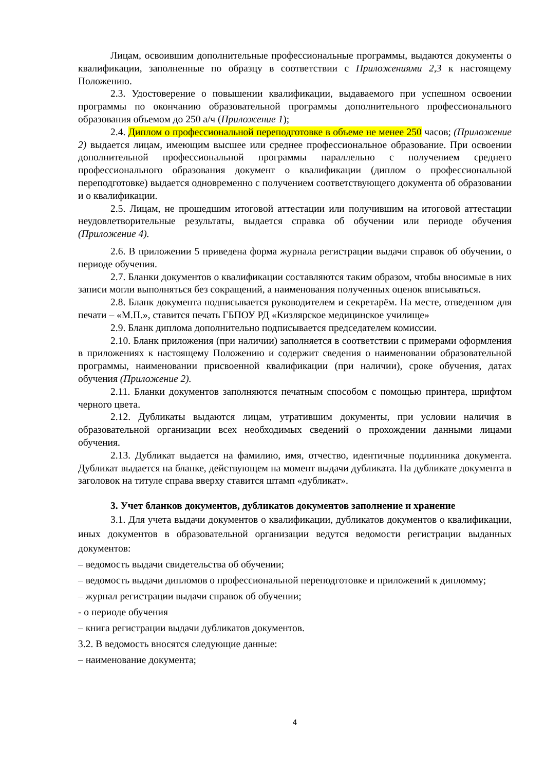Лицам, освоившим дополнительные профессиональные программы, выдаются документы о квалификации, заполненные по образцу в соответствии с Приложениями 2,3 к настоящему Положению.
2.3. Удостоверение о повышении квалификации, выдаваемого при успешном освоении программы по окончанию образовательной программы дополнительного профессионального образования объемом до 250 а/ч (Приложение 1);
2.4. Диплом о профессиональной переподготовке в объеме не менее 250 часов; (Приложение 2) выдается лицам, имеющим высшее или среднее профессиональное образование. При освоении дополнительной профессиональной программы параллельно с получением среднего профессионального образования документ о квалификации (диплом о профессиональной переподготовке) выдается одновременно с получением соответствующего документа об образовании и о квалификации.
2.5. Лицам, не прошедшим итоговой аттестации или получившим на итоговой аттестации неудовлетворительные результаты, выдается справка об обучении или периоде обучения (Приложение 4).
2.6. В приложении 5 приведена форма журнала регистрации выдачи справок об обучении, о периоде обучения.
2.7. Бланки документов о квалификации составляются таким образом, чтобы вносимые в них записи могли выполняться без сокращений, а наименования полученных оценок вписываться.
2.8. Бланк документа подписывается руководителем и секретарём. На месте, отведенном для печати – «М.П.», ставится печать ГБПОУ РД «Кизлярское медицинское училище»
2.9. Бланк диплома дополнительно подписывается председателем комиссии.
2.10. Бланк приложения (при наличии) заполняется в соответствии с примерами оформления в приложениях к настоящему Положению и содержит сведения о наименовании образовательной программы, наименовании присвоенной квалификации (при наличии), сроке обучения, датах обучения (Приложение 2).
2.11. Бланки документов заполняются печатным способом с помощью принтера, шрифтом черного цвета.
2.12. Дубликаты выдаются лицам, утратившим документы, при условии наличия в образовательной организации всех необходимых сведений о прохождении данными лицами обучения.
2.13. Дубликат выдается на фамилию, имя, отчество, идентичные подлинника документа. Дубликат выдается на бланке, действующем на момент выдачи дубликата. На дубликате документа в заголовок на титуле справа вверху ставится штамп «дубликат».
3. Учет бланков документов, дубликатов документов заполнение и хранение
3.1. Для учета выдачи документов о квалификации, дубликатов документов о квалификации, иных документов в образовательной организации ведутся ведомости регистрации выданных документов:
– ведомость выдачи свидетельства об обучении;
– ведомость выдачи дипломов о профессиональной переподготовке и приложений к дипломму;
– журнал регистрации выдачи справок об обучении;
- о периоде обучения
– книга регистрации выдачи дубликатов документов.
3.2. В ведомость вносятся следующие данные:
– наименование документа;
4